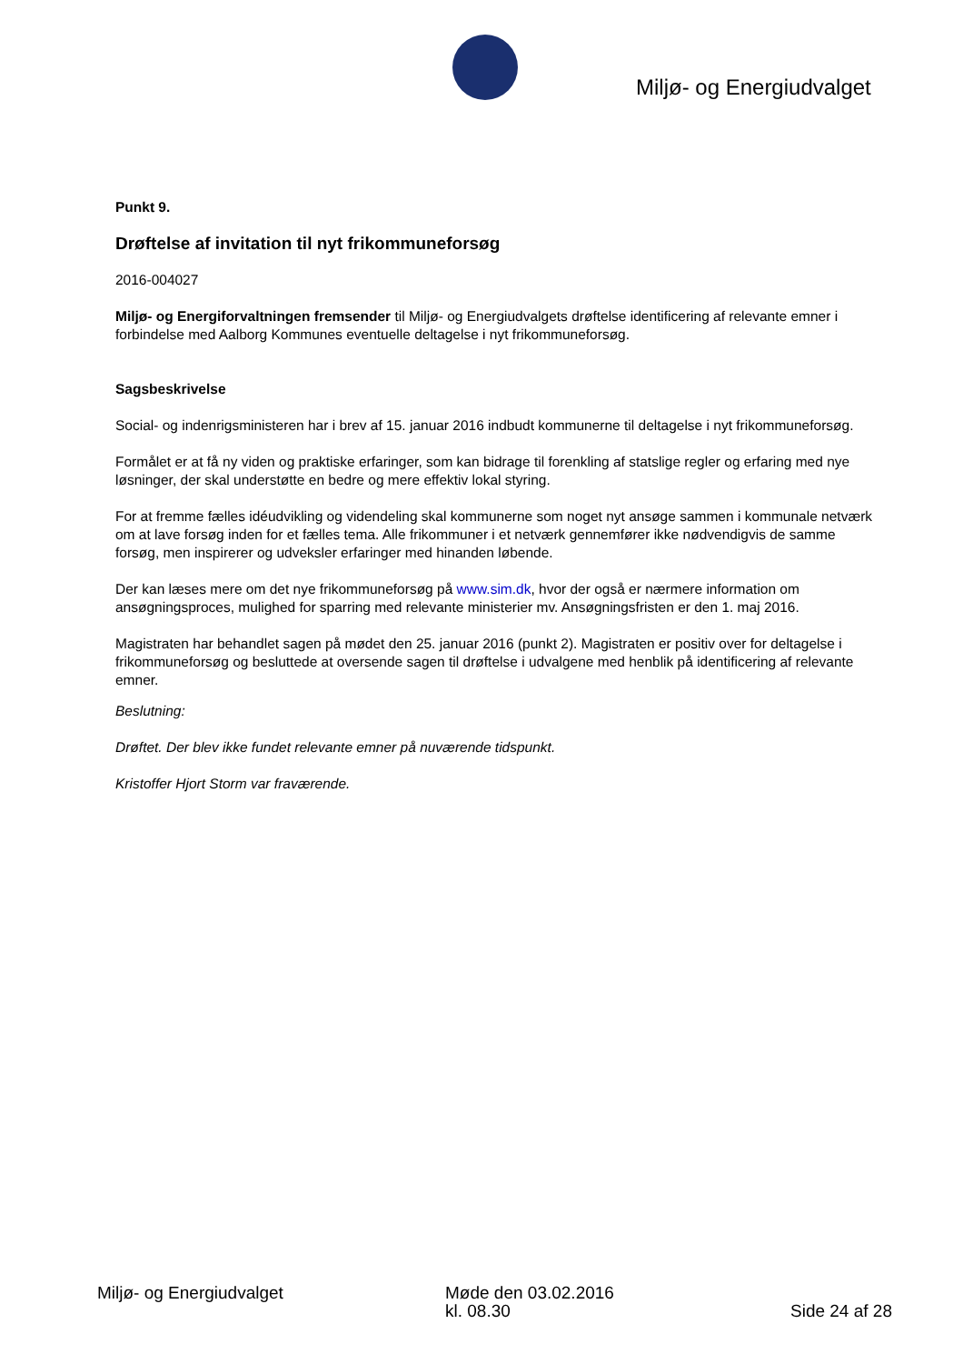Miljø- og Energiudvalget
Punkt 9.
Drøftelse af invitation til nyt frikommuneforsøg
2016-004027
Miljø- og Energiforvaltningen fremsender til Miljø- og Energiudvalgets drøftelse identificering af relevante emner i forbindelse med Aalborg Kommunes eventuelle deltagelse i nyt frikommuneforsøg.
Sagsbeskrivelse
Social- og indenrigsministeren har i brev af 15. januar 2016 indbudt kommunerne til deltagelse i nyt frikommuneforsøg.
Formålet er at få ny viden og praktiske erfaringer, som kan bidrage til forenkling af statslige regler og erfaring med nye løsninger, der skal understøtte en bedre og mere effektiv lokal styring.
For at fremme fælles idéudvikling og videndeling skal kommunerne som noget nyt ansøge sammen i kommunale netværk om at lave forsøg inden for et fælles tema. Alle frikommuner i et netværk gennemfører ikke nødvendigvis de samme forsøg, men inspirerer og udveksler erfaringer med hinanden løbende.
Der kan læses mere om det nye frikommuneforsøg på www.sim.dk, hvor der også er nærmere information om ansøgningsproces, mulighed for sparring med relevante ministerier mv. Ansøgningsfristen er den 1. maj 2016.
Magistraten har behandlet sagen på mødet den 25. januar 2016 (punkt 2). Magistraten er positiv over for deltagelse i frikommuneforsøg og besluttede at oversende sagen til drøftelse i udvalgene med henblik på identificering af relevante emner.
Beslutning:
Drøftet. Der blev ikke fundet relevante emner på nuværende tidspunkt.
Kristoffer Hjort Storm var fraværende.
Miljø- og Energiudvalget Møde den 03.02.2016
kl. 08.30
Side 24 af 28